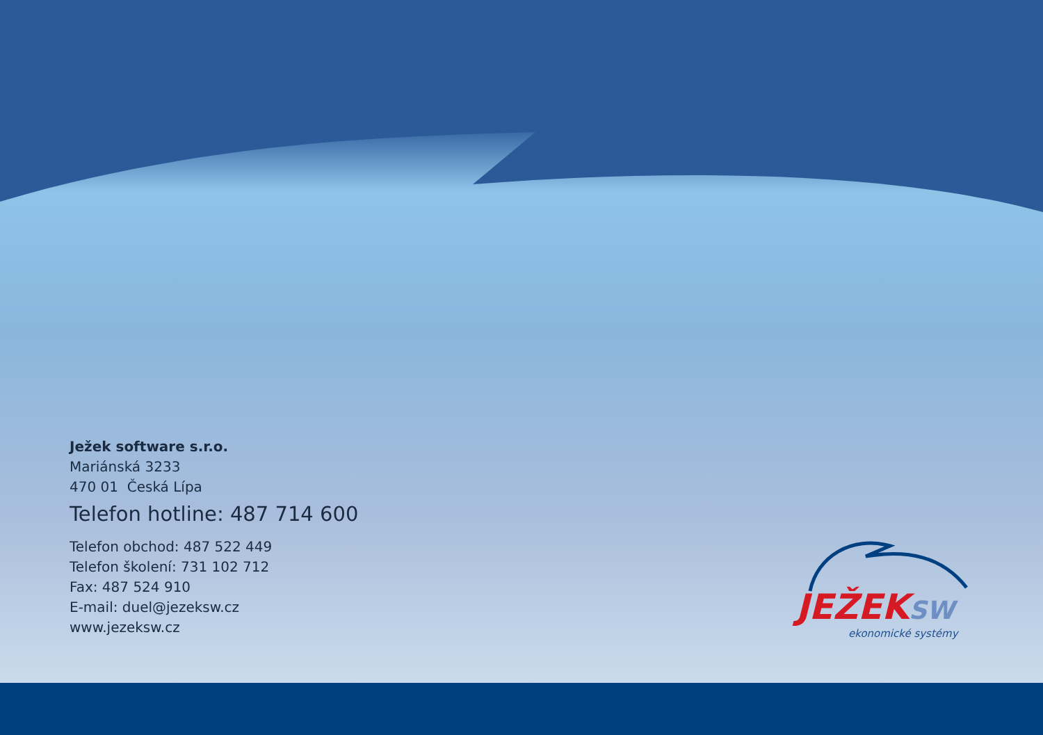Ježek software s.r.o.
Mariánská 3233
470 01 Česká Lípa
Telefon hotline: 487 714 600
Telefon obchod: 487 522 449
Telefon školení: 731 102 712
Fax: 487 524 910
E-mail: duel@jezeksw.cz
www.jezeksw.cz
JEŽEKSW
ekonomické systémy